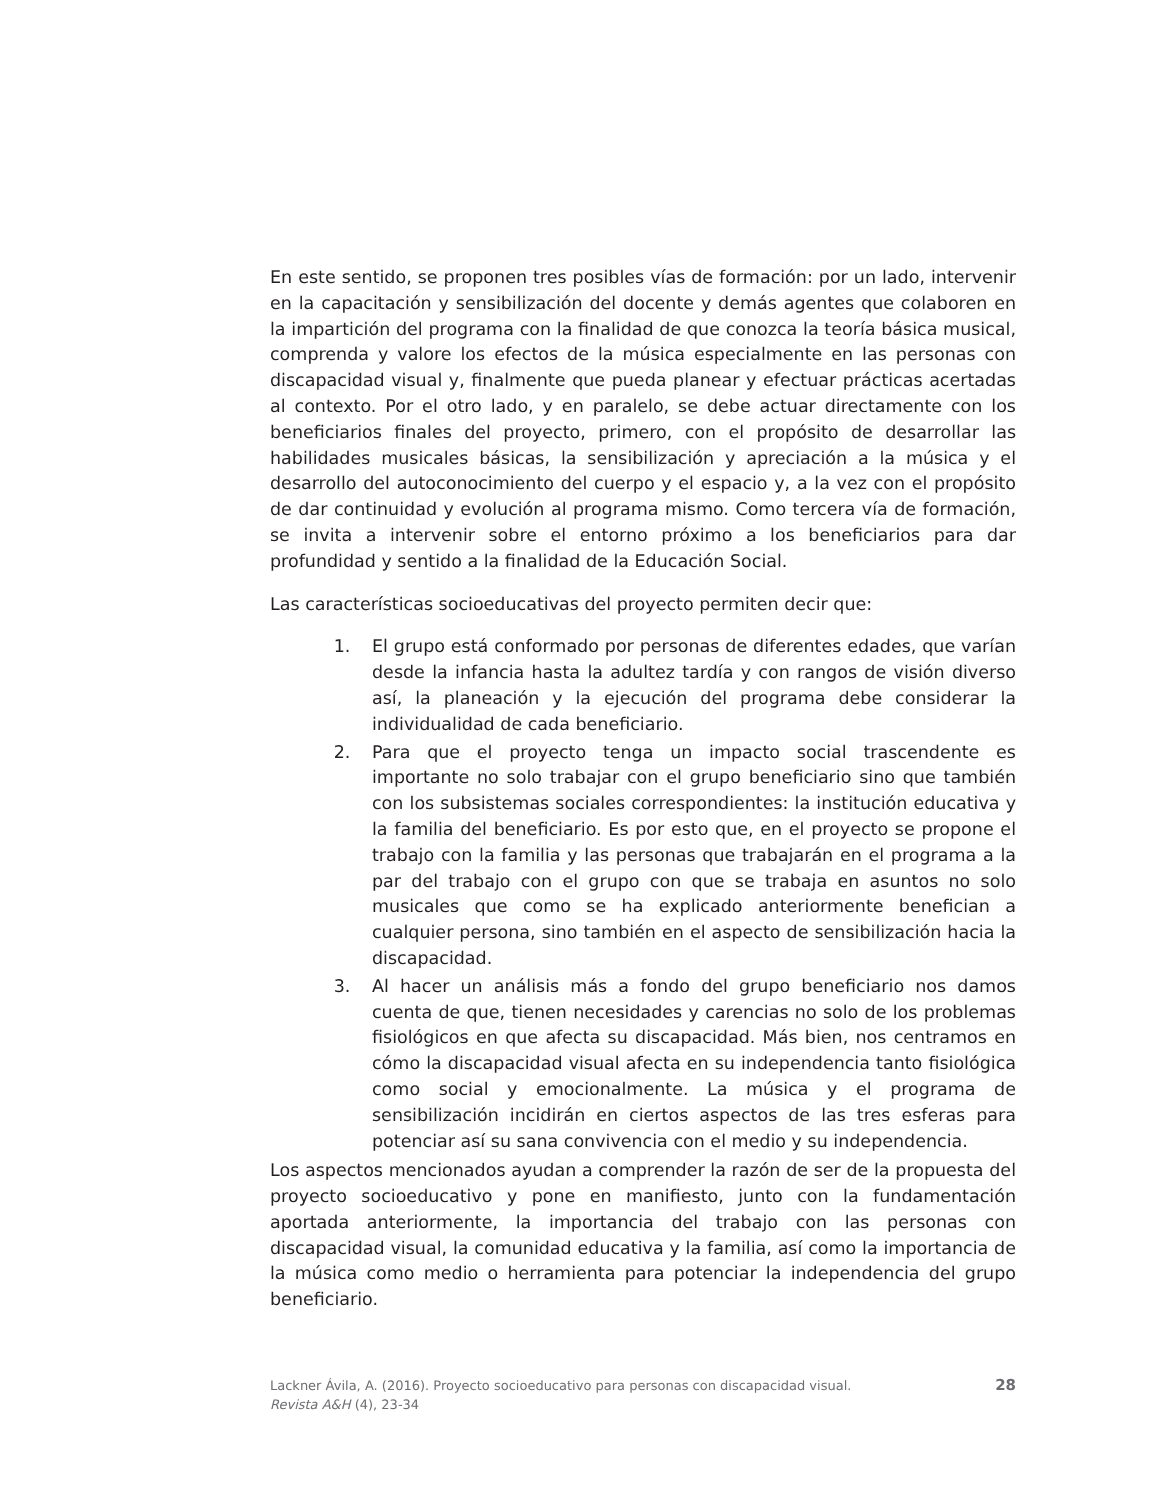En este sentido, se proponen tres posibles vías de formación: por un lado, intervenir en la capacitación y sensibilización del docente y demás agentes que colaboren en la impartición del programa con la finalidad de que conozca la teoría básica musical, comprenda y valore los efectos de la música especialmente en las personas con discapacidad visual y, finalmente que pueda planear y efectuar prácticas acertadas al contexto. Por el otro lado, y en paralelo, se debe actuar directamente con los beneficiarios finales del proyecto, primero, con el propósito de desarrollar las habilidades musicales básicas, la sensibilización y apreciación a la música y el desarrollo del autoconocimiento del cuerpo y el espacio y, a la vez con el propósito de dar continuidad y evolución al programa mismo. Como tercera vía de formación, se invita a intervenir sobre el entorno próximo a los beneficiarios para dar profundidad y sentido a la finalidad de la Educación Social.
Las características socioeducativas del proyecto permiten decir que:
1. El grupo está conformado por personas de diferentes edades, que varían desde la infancia hasta la adultez tardía y con rangos de visión diverso así, la planeación y la ejecución del programa debe considerar la individualidad de cada beneficiario.
2. Para que el proyecto tenga un impacto social trascendente es importante no solo trabajar con el grupo beneficiario sino que también con los subsistemas sociales correspondientes: la institución educativa y la familia del beneficiario. Es por esto que, en el proyecto se propone el trabajo con la familia y las personas que trabajarán en el programa a la par del trabajo con el grupo con que se trabaja en asuntos no solo musicales que como se ha explicado anteriormente benefician a cualquier persona, sino también en el aspecto de sensibilización hacia la discapacidad.
3. Al hacer un análisis más a fondo del grupo beneficiario nos damos cuenta de que, tienen necesidades y carencias no solo de los problemas fisiológicos en que afecta su discapacidad. Más bien, nos centramos en cómo la discapacidad visual afecta en su independencia tanto fisiológica como social y emocionalmente. La música y el programa de sensibilización incidirán en ciertos aspectos de las tres esferas para potenciar así su sana convivencia con el medio y su independencia.
Los aspectos mencionados ayudan a comprender la razón de ser de la propuesta del proyecto socioeducativo y pone en manifiesto, junto con la fundamentación aportada anteriormente, la importancia del trabajo con las personas con discapacidad visual, la comunidad educativa y la familia, así como la importancia de la música como medio o herramienta para potenciar la independencia del grupo beneficiario.
Lackner Ávila, A. (2016). Proyecto socioeducativo para personas con discapacidad visual. Revista A&H (4), 23-34
28